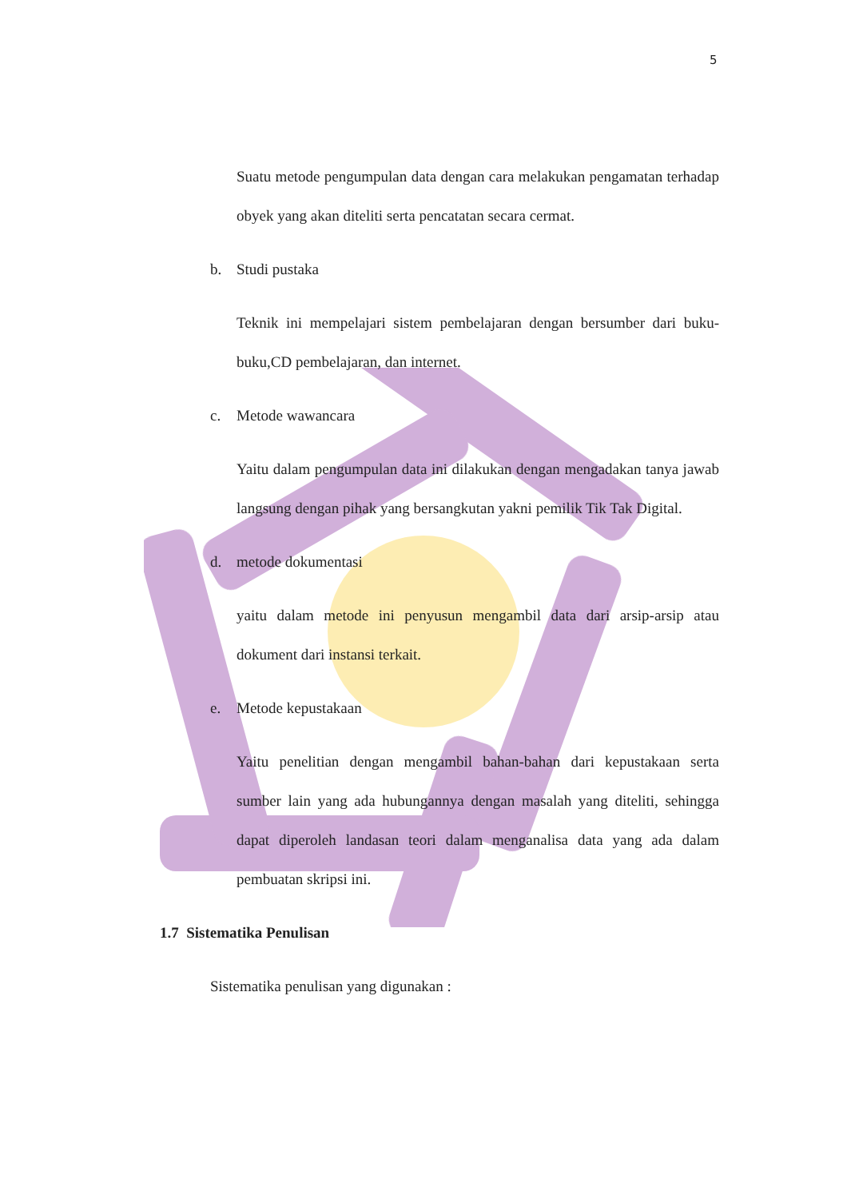5
Suatu metode pengumpulan data dengan cara melakukan pengamatan terhadap obyek yang akan diteliti serta pencatatan secara cermat.
b. Studi pustaka
Teknik ini mempelajari sistem pembelajaran dengan bersumber dari buku-buku,CD pembelajaran, dan internet.
c. Metode wawancara
Yaitu dalam pengumpulan data ini dilakukan dengan mengadakan tanya jawab langsung dengan pihak yang bersangkutan yakni pemilik Tik Tak Digital.
d. metode dokumentasi
yaitu dalam metode ini penyusun mengambil data dari arsip-arsip atau dokument dari instansi terkait.
e. Metode kepustakaan
Yaitu penelitian dengan mengambil bahan-bahan dari kepustakaan serta sumber lain yang ada hubungannya dengan masalah yang diteliti, sehingga dapat diperoleh landasan teori dalam menganalisa data yang ada dalam pembuatan skripsi ini.
1.7 Sistematika Penulisan
Sistematika penulisan yang digunakan :